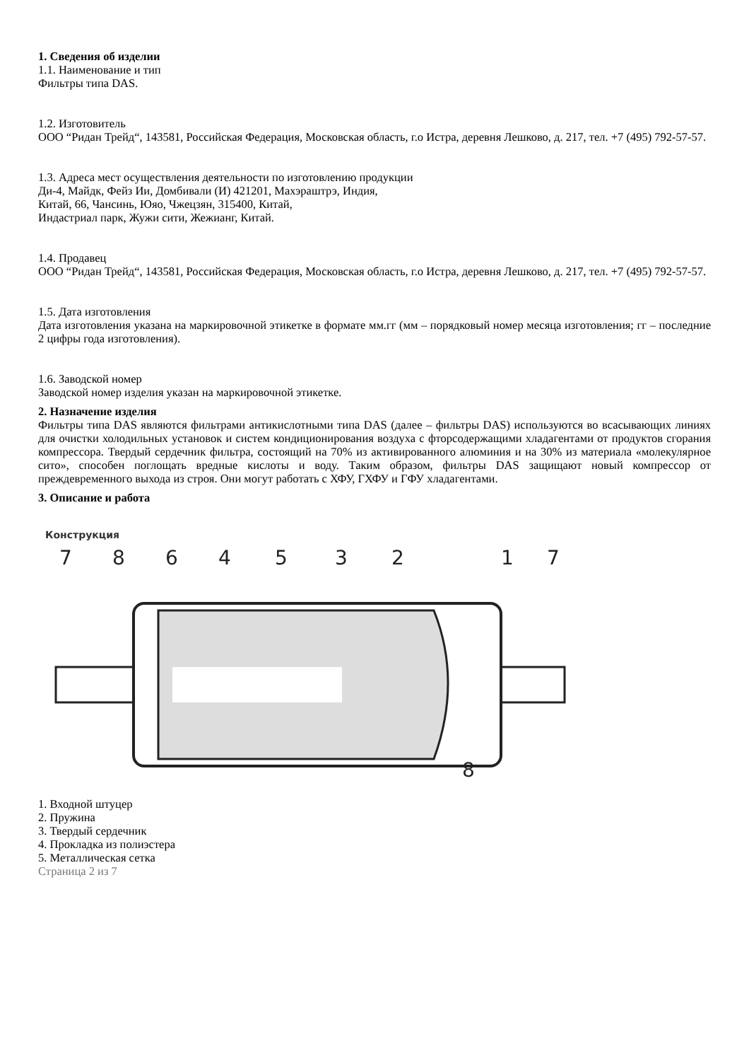1. Сведения об изделии
1.1. Наименование и тип
Фильтры типа DAS.
1.2. Изготовитель
ООО “Ридан Трейд“, 143581, Российская Федерация, Московская область, г.о Истра, деревня Лешково, д. 217, тел. +7 (495) 792-57-57.
1.3. Адреса мест осуществления деятельности по изготовлению продукции
Ди-4, Майдк, Фейз Ии, Домбивали (И) 421201, Махэраштрэ, Индия,
Китай, 66, Чансинь, Юяо, Чжецзян, 315400, Китай,
Индастриал парк, Жужи сити, Жежианг, Китай.
1.4. Продавец
ООО “Ридан Трейд“, 143581, Российская Федерация, Московская область, г.о Истра, деревня Лешково, д. 217, тел. +7 (495) 792-57-57.
1.5. Дата изготовления
Дата изготовления указана на маркировочной этикетке в формате мм.гг (мм – порядковый номер месяца изготовления; гг – последние 2 цифры года изготовления).
1.6. Заводской номер
Заводской номер изделия указан на маркировочной этикетке.
2. Назначение изделия
Фильтры типа DAS являются фильтрами антикислотными типа DAS (далее – фильтры DAS) используются во всасывающих линиях для очистки холодильных установок и систем кондиционирования воздуха с фторсодержащими хладагентами от продуктов сгорания компрессора. Твердый сердечник фильтра, состоящий на 70% из активированного алюминия и на 30% из материала «молекулярное сито», способен поглощать вредные кислоты и воду. Таким образом, фильтры DAS защищают новый компрессор от преждевременного выхода из строя. Они могут работать с ХФУ, ГХФУ и ГФУ хладагентами.
3. Описание и работа
Конструкция
7
8
6
4
5
3
2
1
7
8
1. Входной штуцер
2. Пружина
3. Твердый сердечник
4. Прокладка из полиэстера
5. Металлическая сетка
Страница 2 из 7